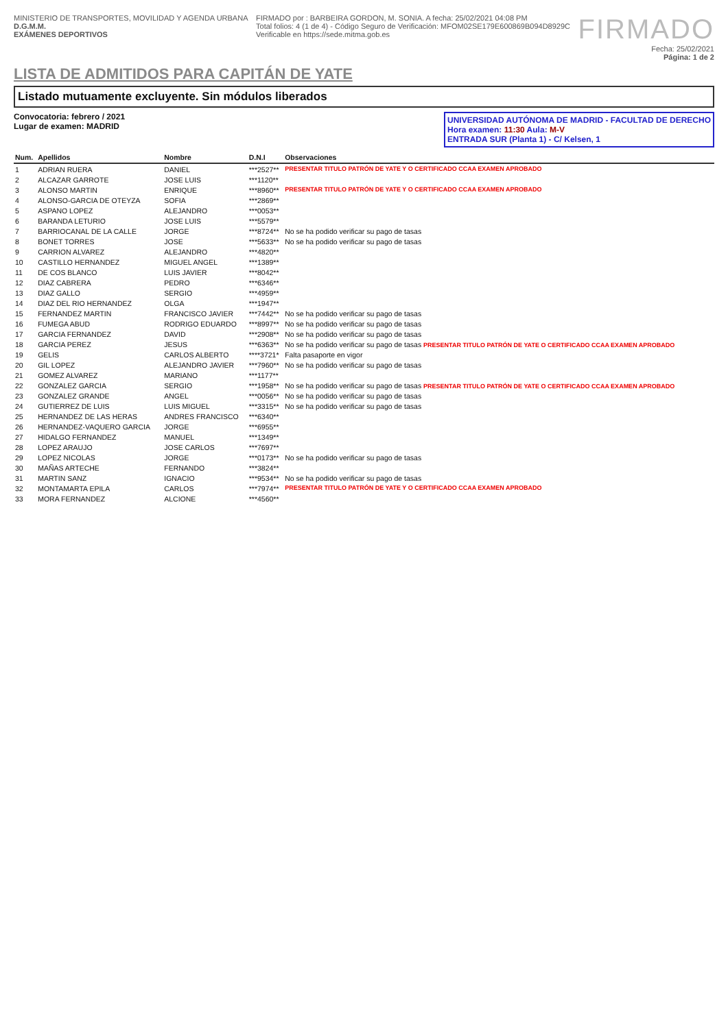MINISTERIO DE TRANSPORTES, MOVILIDAD Y AGENDA URBANA
D.G.M.M.
EXÁMENES DEPORTIVOS
FIRMADO por : BARBEIRA GORDON, M. SONIA. A fecha: 25/02/2021 04:08 PM
Total folios: 4 (1 de 4) - Código Seguro de Verificación: MFOM02SE179E600869B094D8929C
Verificable en https://sede.mitma.gob.es
FIRMADO
Fecha: 25/02/2021
Página: 1 de 2
LISTA DE ADMITIDOS PARA CAPITÁN DE YATE
Listado mutuamente excluyente. Sin módulos liberados
Convocatoria: febrero / 2021
Lugar de examen: MADRID
UNIVERSIDAD AUTÓNOMA DE MADRID - FACULTAD DE DERECHO
Hora examen: 11:30 Aula: M-V
ENTRADA SUR (Planta 1) - C/ Kelsen, 1
| Num. | Apellidos | Nombre | D.N.I | Observaciones |
| --- | --- | --- | --- | --- |
| 1 | ADRIAN RUERA | DANIEL | ***2527** | PRESENTAR TITULO PATRÓN DE YATE Y O CERTIFICADO CCAA EXAMEN APROBADO |
| 2 | ALCAZAR GARROTE | JOSE LUIS | ***1120** | |
| 3 | ALONSO MARTIN | ENRIQUE | ***8960** | PRESENTAR TITULO PATRÓN DE YATE Y O CERTIFICADO CCAA EXAMEN APROBADO |
| 4 | ALONSO-GARCIA DE OTEYZA | SOFIA | ***2869** | |
| 5 | ASPANO LOPEZ | ALEJANDRO | ***0053** | |
| 6 | BARANDA LETURIO | JOSE LUIS | ***5579** | |
| 7 | BARRIOCANAL DE LA CALLE | JORGE | ***8724** | No se ha podido verificar su pago de tasas |
| 8 | BONET TORRES | JOSE | ***5633** | No se ha podido verificar su pago de tasas |
| 9 | CARRION ALVAREZ | ALEJANDRO | ***4820** | |
| 10 | CASTILLO HERNANDEZ | MIGUEL ANGEL | ***1389** | |
| 11 | DE COS BLANCO | LUIS JAVIER | ***8042** | |
| 12 | DIAZ CABRERA | PEDRO | ***6346** | |
| 13 | DIAZ GALLO | SERGIO | ***4959** | |
| 14 | DIAZ DEL RIO HERNANDEZ | OLGA | ***1947** | |
| 15 | FERNANDEZ MARTIN | FRANCISCO JAVIER | ***7442** | No se ha podido verificar su pago de tasas |
| 16 | FUMEGA ABUD | RODRIGO EDUARDO | ***8997** | No se ha podido verificar su pago de tasas |
| 17 | GARCIA FERNANDEZ | DAVID | ***2908** | No se ha podido verificar su pago de tasas |
| 18 | GARCIA PEREZ | JESUS | ***6363** | No se ha podido verificar su pago de tasas PRESENTAR TITULO PATRÓN DE YATE O CERTIFICADO CCAA EXAMEN APROBADO |
| 19 | GELIS | CARLOS ALBERTO | ****3721* | Falta pasaporte en vigor |
| 20 | GIL LOPEZ | ALEJANDRO JAVIER | ***7960** | No se ha podido verificar su pago de tasas |
| 21 | GOMEZ ALVAREZ | MARIANO | ***1177** | |
| 22 | GONZALEZ GARCIA | SERGIO | ***1958** | No se ha podido verificar su pago de tasas PRESENTAR TITULO PATRÓN DE YATE O CERTIFICADO CCAA EXAMEN APROBADO |
| 23 | GONZALEZ GRANDE | ANGEL | ***0056** | No se ha podido verificar su pago de tasas |
| 24 | GUTIERREZ DE LUIS | LUIS MIGUEL | ***3315** | No se ha podido verificar su pago de tasas |
| 25 | HERNANDEZ DE LAS HERAS | ANDRES FRANCISCO | ***6340** | |
| 26 | HERNANDEZ-VAQUERO GARCIA | JORGE | ***6955** | |
| 27 | HIDALGO FERNANDEZ | MANUEL | ***1349** | |
| 28 | LOPEZ ARAUJO | JOSE CARLOS | ***7697** | |
| 29 | LOPEZ NICOLAS | JORGE | ***0173** | No se ha podido verificar su pago de tasas |
| 30 | MAÑAS ARTECHE | FERNANDO | ***3824** | |
| 31 | MARTIN SANZ | IGNACIO | ***9534** | No se ha podido verificar su pago de tasas |
| 32 | MONTAMARTA EPILA | CARLOS | ***7974** | PRESENTAR TITULO PATRÓN DE YATE Y O CERTIFICADO CCAA EXAMEN APROBADO |
| 33 | MORA FERNANDEZ | ALCIONE | ***4560** | |